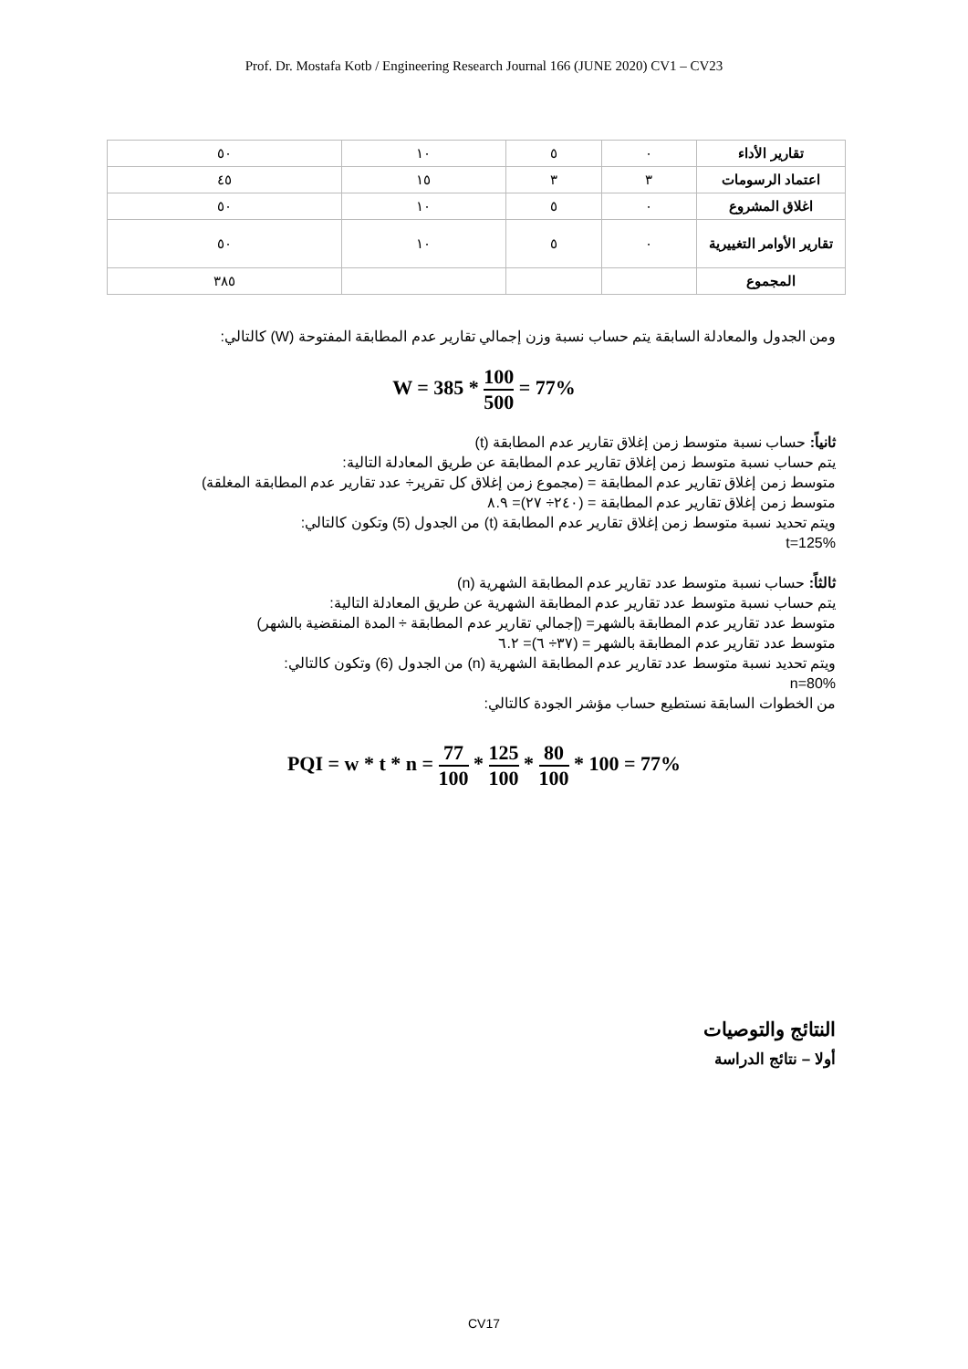Prof. Dr. Mostafa Kotb / Engineering Research Journal 166 (JUNE 2020) CV1 – CV23
| تقارير الأداء | ٠ | ٥ | ١٠ | ٥٠ |
| اعتماد الرسومات | ٣ | ٣ | ١٥ | ٤٥ |
| اغلاق المشروع | ٠ | ٥ | ١٠ | ٥٠ |
| تقارير الأوامر التغييرية | ٠ | ٥ | ١٠ | ٥٠ |
| المجموع | | | | ٣٨٥ |
ومن الجدول والمعادلة السابقة يتم حساب نسبة وزن إجمالي تقارير عدم المطابقة المفتوحة (W) كالتالي:
W = 385 * 100 500 = 77%
ثانياً: حساب نسبة متوسط زمن إغلاق تقارير عدم المطابقة (t)
يتم حساب نسبة متوسط زمن إغلاق تقارير عدم المطابقة عن طريق المعادلة التالية:
متوسط زمن إغلاق تقارير عدم المطابقة = (مجموع زمن إغلاق كل تقرير÷ عدد تقارير عدم المطابقة المغلقة)
متوسط زمن إغلاق تقارير عدم المطابقة = (٢٤٠÷ ٢٧)= ٨.٩
ويتم تحديد نسبة متوسط زمن إغلاق تقارير عدم المطابقة (t) من الجدول (5) وتكون كالتالي:
t=125%
ثالثاً: حساب نسبة متوسط عدد تقارير عدم المطابقة الشهرية (n)
يتم حساب نسبة متوسط عدد تقارير عدم المطابقة الشهرية عن طريق المعادلة التالية:
متوسط عدد تقارير عدم المطابقة بالشهر= (إجمالي تقارير عدم المطابقة ÷ المدة المنقضية بالشهر)
متوسط عدد تقارير عدم المطابقة بالشهر = (٣٧÷ ٦)= ٦.٢
ويتم تحديد نسبة متوسط عدد تقارير عدم المطابقة الشهرية (n) من الجدول (6) وتكون كالتالي:
n=80%
من الخطوات السابقة نستطيع حساب مؤشر الجودة كالتالي:
PQI = w * t * n = 77 100 * 125 100 * 80 100 * 100 = 77%
النتائج والتوصيات
أولا – نتائج الدراسة
CV17